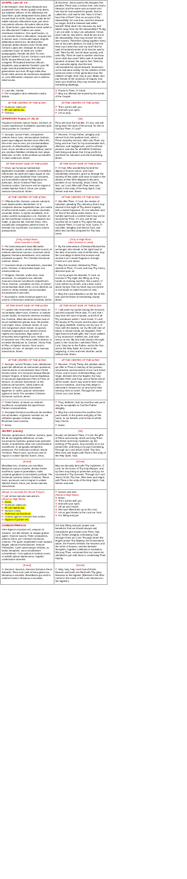| GOSPEL Luke 16: 1-9 In illo tempore: Dixit Jesus discipulis suis parabolam hanc: Homo quidam erat dives, qui habebat villicum: et hic diffamatus est apud illum, quasi dissipasset bona ipsius. Et vocavit illum et ait illi: Quid hoc audio de te? redde rationem villicationis tuae: jam enim non poteris villicare. Ait autem villicus intra se: Quid faciam, quia dominus meus aufert a me villicationem? fodere non valeo, mendicare erubesco. Scio quid faciam, ut, cum amotus fuero a villicatione, recipiant me in domos suas. Convocatis itaque singulis debitoribus domini sui, dicebat primo: Quantum debes domino meo? At ille dixit: Centum cados olei. Dixitque illi: Accipe cautionem tuam: et sede cito, scribe quinquaginta. Deinde alii dixit: Tu vero quantum debes? Qui ait: Centum coros tritici. Ait illi: Accipe litteras tuas, et scribe octoginta. Et laudavit dominus villicum iniquitatis, quia prudenter fecisset: quia filii hujus saeculi prudentiores filiis lucis in generatione sua sunt. Et ego vobis dico: facite vobis amicos de mammona iniquitatis: ut, cum defeceritis, recipiant vos in aeterna tabernacula. | At that time, Jesus said to His disciples this parable: There was a certain man, who had a steward; and the same was accused unto him that he had wasted his goods. And he called him, and said to him: How is it that I hear this of thee? Give an account of thy stewardship; for now thou canst be steward no longer. And the steward said within himself: What shall I do, because my lord taketh away from me the stewardship? To dig I am not able; to beg I am ashamed. I know what I will do, that when I shall be put out of the stewardship, they may receive me into their houses. Therefore calling together every one of his lord's debtors, he said to the first: How much dost thou owe my lord? But he said: A hundred barrels of oil. And he said to him: Take thy bill, and sit down quickly, and write fifty. Then he said to another: And how much dost thou owe? Who said: A hundred quarters of wheat. He said to him: Take thy bill, and write eighty. And the lord commended the unjust steward, forasmuch as he had done wisely: for the children of this world are wiser in their generation than the children of light. And I say to you: Make unto you friends of the mammon of iniquity, that when you shall fail, they may receive you into everlasting dwellings. |
| S: Laus tibi, Christe. P: Per evangelica dicta deleantur nostra delicta. | S: Praise to Thee, O Christ. P: May our offenses be erased by the words of the Gospel. |
| AT THE CENTER OF THE ALTAR P: Dominus vobiscum. S: Et cum spiritu tuo. P: Oremus. | AT THE CENTER OF THE ALTAR P: The Lord be with you S: And with your spirit. P: Let us pray. |
| OFFERTORY Psalms 17: 28, 32 Populum humilem salvum facies, Domine, et oculos superborum humiliabis: quoniam quis Deus praeter te, Domine? | [Sit] Thou wilt save the humble, O Lord, and wilt bring down the eyes of the proud; for who is God but Thee, O Lord? |
| P: Suscipe, sancte Pater, omnipotens aeterne Deus, hanc immaculatam hostiam, quam ego indignus famulus tuus offero tibi, Deo meo vivo et vero, pro innumerabilibus peccatis, et offensionibus, et negligentiis meis, et pro omnibus circumstantibus, sed et pro omnibus fidelibus christianis vivis atque defunctis: ut mihi, et illis proficiat ad salutem in vitam aeternam. Amen. | P: Receive, O holy Father, almighty and eternal God, this spotless host, which I, Thine unworthy servant, offer unto Thee, my living and true God, for my innumerable sins, offenses, and negligences, and for all here present; and also for all faithful Christians both living and dead, that it may profit me and them for salvation unto life everlasting. Amen. |
| AT THE RIGHT SIDE OF THE ALTAR P: Deus, qui humanae substantiae dignitatem mirabiliter condidisti, et mirabilius reformasti: da nobis per hujus aquae et vini mysterium, ejus divinitatis esse consortes, qui humanitatis nostrae fieri dignatus est particeps, Jesus Christus Filius tuus Dominus noster: Qui tecum vivit et regnat in unitate Spiritus Sancti, Deus: per omnia saecula saeculorum. Amen. | AT THE RIGHT SIDE OF THE ALTAR P: O God, Who wonderfully formed the dignity of human nature, and more wonderfully restored it, grant us through the mystery of this water and wine to share in the divinity of Him Who deigned to become partaker of our humanity, Jesus Christ, Thy Son, our Lord, Who with Thee lives and reigns in the unity of the Holy Spirit, God, forever and ever. Amen. |
| AT THE CENTER OF THE ALTAR P: Offerimus tibi, Domine, calicem salutaris tuam deprecantes clementiam: ut in conspectu divinae majestatis tuae, pro nostra et totius mundi salute, cum odore suavitatis ascendat. Amen. In spiritu humilitatis, et in animo contrito suscipiamur a te, Domine: et sic fiat sacrificium nostrum in conspectu tuo hodie, ut placeat tibi, Domine Deus. Veni, sanctificator omnipotens aeterne Deus: et benedic hoc sacrificium, tuo sancto nomini praeparatum. | AT THE CENTER OF THE ALTAR P: We offer Thee, O Lord, the chalice of salvation, pleading Thy clemency that it may ascend in the sight of Thy divine majesty, with a sweet fragrance, for our salvation and for that of the whole world. Amen. In a humble spirit and a contrite heart may we be received by Thee, O Lord, and let our sacrifice be so made in Thy sight this day as to please Thee, O Lord our God. Come, O sanctifier, almighty and eternal God, and bless this sacrifice prepared for Thy holy name. |
| [Only at High Mass when incense is used] P: Per intercessionem beati Michaelis Archangeli, stantis a dextris altaris incensi, et omnium electorum suorum, incensum istud dignetur Dominus benedicere, et in odorem suavitatis accipere. Per Christum Dominum nostrum. Amen. P: Incensum istud a te benedictum, ascendat ad te, Domine, et descendat super nos misericordia tua. P: Dirigatur, Domine, oratio mea, sicut incensum, in conspectu tuo: elevatio manuum mearum sacrificium vespertinum. Pone, Domine, custodiam ori meo, et ostium circumstantiae labiis meis: ut non declinet cor meum in verba malitiae, ad excusandas excusationes in peccatis. P: Accendat in nobis Dominus ignem sui amoris, et flammam aeternae caritatis. Amen. | [Only at High Mass when incense is used] P: By the intercession of blessed Michael the archangel, who stands at the right hand of the altar of incense, and of all His elect, may the Lord deign to bless this incense and receive it as a sweet fragrance, through Christ our Lord. Amen. P: May this incense, blessed by Thee, ascend to Thee, O Lord, and may Thy mercy descend upon us. P: Let my prayer be directed, O Lord, as incense in Thy sight; the lifting up of my hands as evening sacrifice. Set a watch, O Lord, before my mouth, and a door round about my lips, that my heart may not incline to evil words to make excuses in sins. P: May the Lord enkindle in us the fire of His love and the flame of everlasting charity. Amen. |
| AT THE RIGHT SIDE OF THE ALTAR P: Lavabo inter innocentes manus meas: et circumdabo altare tuum, Domine: ut audiam vocem laudis, et enarrem universa mirabilia tua. Domine, dilexi decorem domus tuae et locum habitationis gloriae tuae. Ne perdas cum impiis, Deus, animam meam, et cum viris sanguinum vitam meam: in quorum manibus iniquitates sunt: dextera eorum repleta est muneribus. Ego autem in innocentia mea ingressus sum: redime me, et miserere mei. Pes meus stetit in directo: in ecclesiis benedicam te, Domine. Gloria Patri, et Filio, et Spiritui Sancto. Sicut erat in principio, et nunc, et semper: et in saecula saeculorum. Amen. | AT THE RIGHT SIDE OF THE ALTAR P: I will wash my hands among the innocent, and will compass Thine altar, O Lord, that I may hear the voice of praise, and tell of all Thy wondrous works. I have loved, O Lord, the beauty of Thy house and the place where Thy glory dwelleth. Destroy not my soul, O God, with the wicked, nor my life with men of blood, in whose hands are iniquities, their right hand is full with gifts. But I have walked in my innocence: redeem me, and have mercy on me. My foot hath stood in the right path; in the churches I will bless Thee, O Lord. Glory be to the Father, and to the Son, and to the Holy Spirit. As it was in the beginning, is now and ever shall be, world without end. Amen. |
| AT THE CENTER OF THE ALTAR P: Suscipe, sancta Trinitas, hanc oblationem, quam tibi offerimus ob memoriam passionis, resurrectionis, et ascensionis Jesu Christi Domini nostri: et in honorem beatae Mariae semper Virginis, et beati Joannis Baptistae, et sanctorum Apostolorum Petri et Pauli, et istorum, et omnium Sanctorum: ut illis proficiat ad honorem, nobis autem ad salutem: et illi pro nobis intercedere dignentur in caelis, quorum memoriam agimus in terris. Per eumdem Christum Dominum nostrum. Amen. | AT THE CENTER OF THE ALTAR P: Receive, O holy Trinity, this oblation which we offer to Thee in memory of the passion, resurrection and ascension of our Lord Jesus Christ, and in honor of blessed Mary, ever Virgin, blessed John the Baptist, the holy apostles Peter and Paul, and of these and of all the saints, that it may avail to their honor and our salvation, and may they deign to intercede in heaven for us who honor their memory here on earth. Through the same Christ, our Lord. Amen. |
| P: Orate fratres: ut meum ac vestrum sacrificium acceptabile fiat apud Deum Patrem omnipotentem. S: Suscipiat Dominus sacrificium de manibus tuis ad laudem, et gloriam nominis sui, ad utilitatem quoque nostram, totiusque Ecclesiae suae sanctae. P: Amen. | P: Pray, brethren, that my sacrifice and yours may be acceptable to God the Father almighty. S: May the Lord receive the sacrifice from your hands, to the praise and glory of His name, to our benefit, and to that of all His holy Church. P: Amen. |
| SECRET (silently) Suscipe, quaesumus, Domine, munera, quae tibi de tua largitate deferimus: ut haec sacrosancta mysteria, gratiae tuae operante virtute, et praesentis vitae nos conversatione sanctificent, et ad gaudia sempiterna perducant. Per Dominum nostrum Jesum Christum, Filium tuum, qui tecum vivit et regnat in unitate Spiritus Sancti, Deus, | [Sit] Accept, we beseech Thee, O Lord, the gifts of Thine own bounty, which we bring Thee: that these most holy mysteries, by the working of Thy grace, may sanctify us in our present life, and bring us to joys everlasting. Through our Lord Jesus Christ, Thy Son, Who lives and reigns with Thee in the unity of the Holy Spirit, God, |
| [Kneel] Munditiae hac, Domine, pro sacrificio Martyrum tuorum munere, devota mente tractemus: quae et praesidium, nobis conserat gaudium et ad salutem proficiat. Per Dominum nostrum Jesum Christum, Filium tuum, qui tecum vivit et regnat in unitate Spiritus Sancti, Deus, per omnia saecula saeculorum. | [Kneel] May we devoutly deal with Thy mysteries, O Lord, for the honor of Thy holy Martyrs, and by them may bring us protection and joy: be increased in Thy servants. Through our Lord Jesus Christ, Thy Son, Who lives and reigns with Thee in the unity of the Holy Spirit, God, forever and ever. |
| (Aloud, to conclude the Secret Prayer) P: per omnia saecula saeculorum. (Stand at High Mass) S: Amen. P: Dominus vobiscum. S: Et cum spiritu tuo. P: Sursum corda. S: Habemus ad Dominum. P: Gratias agamus Domino Deo nostro. S: Dignum et justum est. | P: forever and ever. (Stand at High Mass) S: Amen. P: The Lord be with you S: And with your spirit. P: Lift up your hearts. S: We have lifted them up to the Lord. P: Let us give thanks to the Lord our God. S: It is fitting and just. |
| COMMON PREFACE Vere dignum et justum est, aequum et salutare, nos tibi semper, et ubique gratias agere: Domine sancte, Pater omnipotens, aeterne Deus: per Christum Dominum nostrum. Per quem majestatem tuam laudant Angeli, adorant Dominationes, tremunt Potestates. Caeli caelorumque Virtutes, ac beata Seraphim, socia exsultatione concelebrant. Cum quibus et nostras voces, ut admitti jubeas deprecamur, supplici confessione dicentes: | It is truly fitting and just, proper and beneficial, that we should always and everywhere give thanks unto Thee, holy Lord, Father almighty, everlasting God; through Christ our Lord. Through whom the Angels praise Thy Majesty, the Dominations adore, the Powers tremble: the heavens and the hosts of heaven, and the blessed Seraphim, together celebrate in exultation. We pray Thee, command that our voices be admitted to join with them in confessing Thee saying: |
| [Kneel] S: Sanctus, Sanctus, Sanctus Dominus Deus Sabaoth. Pleni sunt caeli et terra gloria tua. Hosanna in excelsis. Benedictus qui venit in nomine Domini. Hosanna in excelsis. | [Kneel] P: Holy, holy, holy Lord God of Hosts. Heaven and earth are filled with Thy glory. Hosanna in the highest. [Blessed is He Who comes in the name of the Lord. Hosanna in the highest.] |